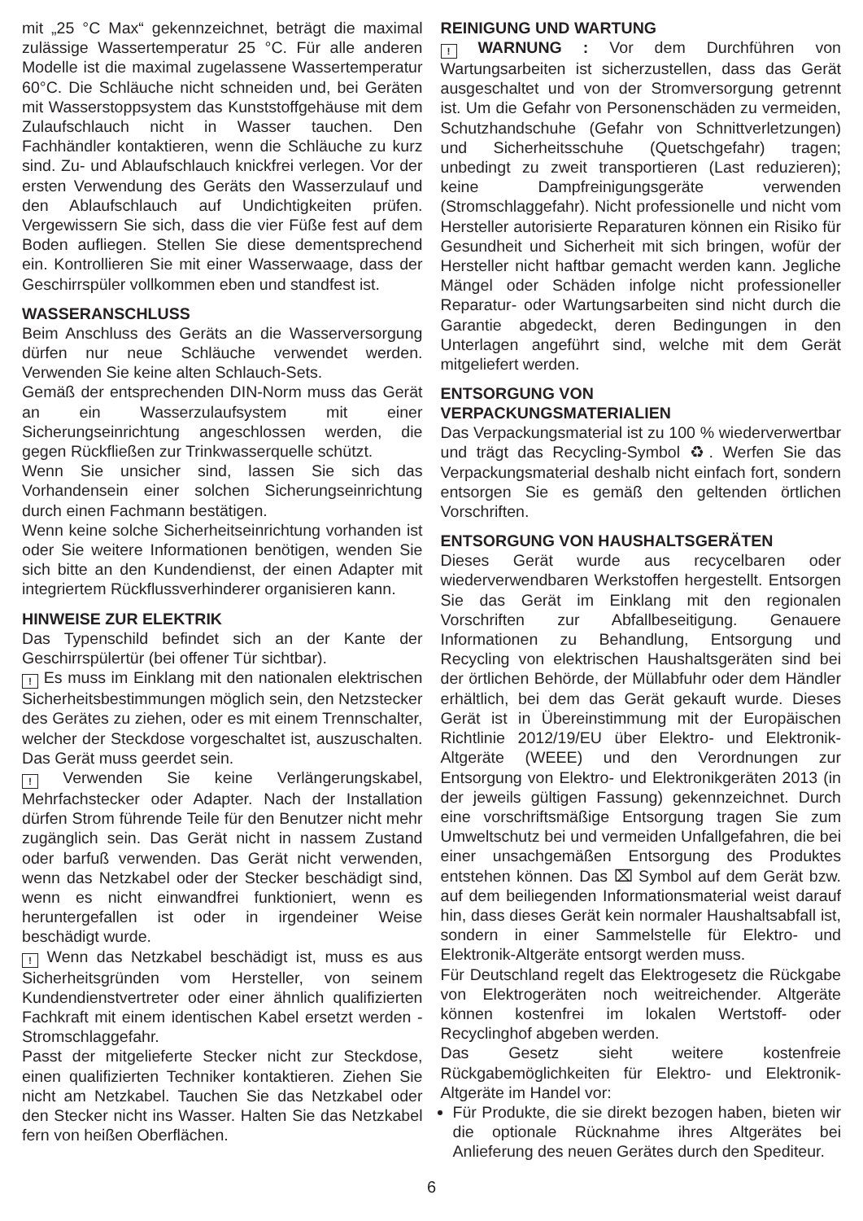mit „25 °C Max“ gekennzeichnet, beträgt die maximal zulässige Wassertemperatur 25 °C. Für alle anderen Modelle ist die maximal zugelassene Wassertemperatur 60°C. Die Schläuche nicht schneiden und, bei Geräten mit Wasserstoppsystem das Kunststoffgehäuse mit dem Zulaufschlauch nicht in Wasser tauchen. Den Fachhändler kontaktieren, wenn die Schläuche zu kurz sind. Zu- und Ablaufschlauch knickfrei verlegen. Vor der ersten Verwendung des Geräts den Wasserzulauf und den Ablaufschlauch auf Undichtigkeiten prüfen. Vergewissern Sie sich, dass die vier Füße fest auf dem Boden aufliegen. Stellen Sie diese dementsprechend ein. Kontrollieren Sie mit einer Wasserwaage, dass der Geschirrspüler vollkommen eben und standfest ist.
WASSERANSCHLUSS
Beim Anschluss des Geräts an die Wasserversorgung dürfen nur neue Schläuche verwendet werden. Verwenden Sie keine alten Schlauch-Sets.
Gemäß der entsprechenden DIN-Norm muss das Gerät an ein Wasserzulaufsystem mit einer Sicherungseinrichtung angeschlossen werden, die gegen Rückfließen zur Trinkwasserquelle schützt.
Wenn Sie unsicher sind, lassen Sie sich das Vorhandensein einer solchen Sicherungseinrichtung durch einen Fachmann bestätigen.
Wenn keine solche Sicherheitseinrichtung vorhanden ist oder Sie weitere Informationen benötigen, wenden Sie sich bitte an den Kundendienst, der einen Adapter mit integriertem Rückflussverhinderer organisieren kann.
HINWEISE ZUR ELEKTRIK
Das Typenschild befindet sich an der Kante der Geschirrspülertür (bei offener Tür sichtbar).
! Es muss im Einklang mit den nationalen elektrischen Sicherheitsbestimmungen möglich sein, den Netzstecker des Gerätes zu ziehen, oder es mit einem Trennschalter, welcher der Steckdose vorgeschaltet ist, auszuschalten. Das Gerät muss geerdet sein.
! Verwenden Sie keine Verlängerungskabel, Mehrfachstecker oder Adapter. Nach der Installation dürfen Strom führende Teile für den Benutzer nicht mehr zugänglich sein. Das Gerät nicht in nassem Zustand oder barfuß verwenden. Das Gerät nicht verwenden, wenn das Netzkabel oder der Stecker beschädigt sind, wenn es nicht einwandfrei funktioniert, wenn es heruntergefallen ist oder in irgendeiner Weise beschädigt wurde.
! Wenn das Netzkabel beschädigt ist, muss es aus Sicherheitsgründen vom Hersteller, von seinem Kundendienstvertreter oder einer ähnlich qualifizierten Fachkraft mit einem identischen Kabel ersetzt werden - Stromschlaggefahr.
Passt der mitgelieferte Stecker nicht zur Steckdose, einen qualifizierten Techniker kontaktieren. Ziehen Sie nicht am Netzkabel. Tauchen Sie das Netzkabel oder den Stecker nicht ins Wasser. Halten Sie das Netzkabel fern von heißen Oberflächen.
REINIGUNG UND WARTUNG
! WARNUNG : Vor dem Durchführen von Wartungsarbeiten ist sicherzustellen, dass das Gerät ausgeschaltet und von der Stromversorgung getrennt ist. Um die Gefahr von Personenschäden zu vermeiden, Schutzhandschuhe (Gefahr von Schnittverletzungen) und Sicherheitsschuhe (Quetschgefahr) tragen; unbedingt zu zweit transportieren (Last reduzieren); keine Dampfreinigungsgeräte verwenden (Stromschlaggefahr). Nicht professionelle und nicht vom Hersteller autorisierte Reparaturen können ein Risiko für Gesundheit und Sicherheit mit sich bringen, wofür der Hersteller nicht haftbar gemacht werden kann. Jegliche Mängel oder Schäden infolge nicht professioneller Reparatur- oder Wartungsarbeiten sind nicht durch die Garantie abgedeckt, deren Bedingungen in den Unterlagen angeführt sind, welche mit dem Gerät mitgeliefert werden.
ENTSORGUNG VON
VERPACKUNGSMATERIALIEN
Das Verpackungsmaterial ist zu 100 % wiederverwertbar und trägt das Recycling-Symbol ♻. Werfen Sie das Verpackungsmaterial deshalb nicht einfach fort, sondern entsorgen Sie es gemäß den geltenden örtlichen Vorschriften.
ENTSORGUNG VON HAUSHALTSGERÄTEN
Dieses Gerät wurde aus recycelbaren oder wiederverwendbaren Werkstoffen hergestellt. Entsorgen Sie das Gerät im Einklang mit den regionalen Vorschriften zur Abfallbeseitigung. Genauere Informationen zu Behandlung, Entsorgung und Recycling von elektrischen Haushaltsgeräten sind bei der örtlichen Behörde, der Müllabfuhr oder dem Händler erhältlich, bei dem das Gerät gekauft wurde. Dieses Gerät ist in Übereinstimmung mit der Europäischen Richtlinie 2012/19/EU über Elektro- und Elektronik-Altgeräte (WEEE) und den Verordnungen zur Entsorgung von Elektro- und Elektronikgeräten 2013 (in der jeweils gültigen Fassung) gekennzeichnet. Durch eine vorschriftsmäßige Entsorgung tragen Sie zum Umweltschutz bei und vermeiden Unfallgefahren, die bei einer unsachgemäßen Entsorgung des Produktes entstehen können. Das ⌧ Symbol auf dem Gerät bzw. auf dem beiliegenden Informationsmaterial weist darauf hin, dass dieses Gerät kein normaler Haushaltsabfall ist, sondern in einer Sammelstelle für Elektro- und Elektronik-Altgeräte entsorgt werden muss.
Für Deutschland regelt das Elektrogesetz die Rückgabe von Elektrogeräten noch weitreichender. Altgeräte können kostenfrei im lokalen Wertstoff- oder Recyclinghof abgeben werden.
Das Gesetz sieht weitere kostenfreie Rückgabemöglichkeiten für Elektro- und Elektronik-Altgeräte im Handel vor:
Für Produkte, die sie direkt bezogen haben, bieten wir die optionale Rücknahme ihres Altgerätes bei Anlieferung des neuen Gerätes durch den Spediteur.
6